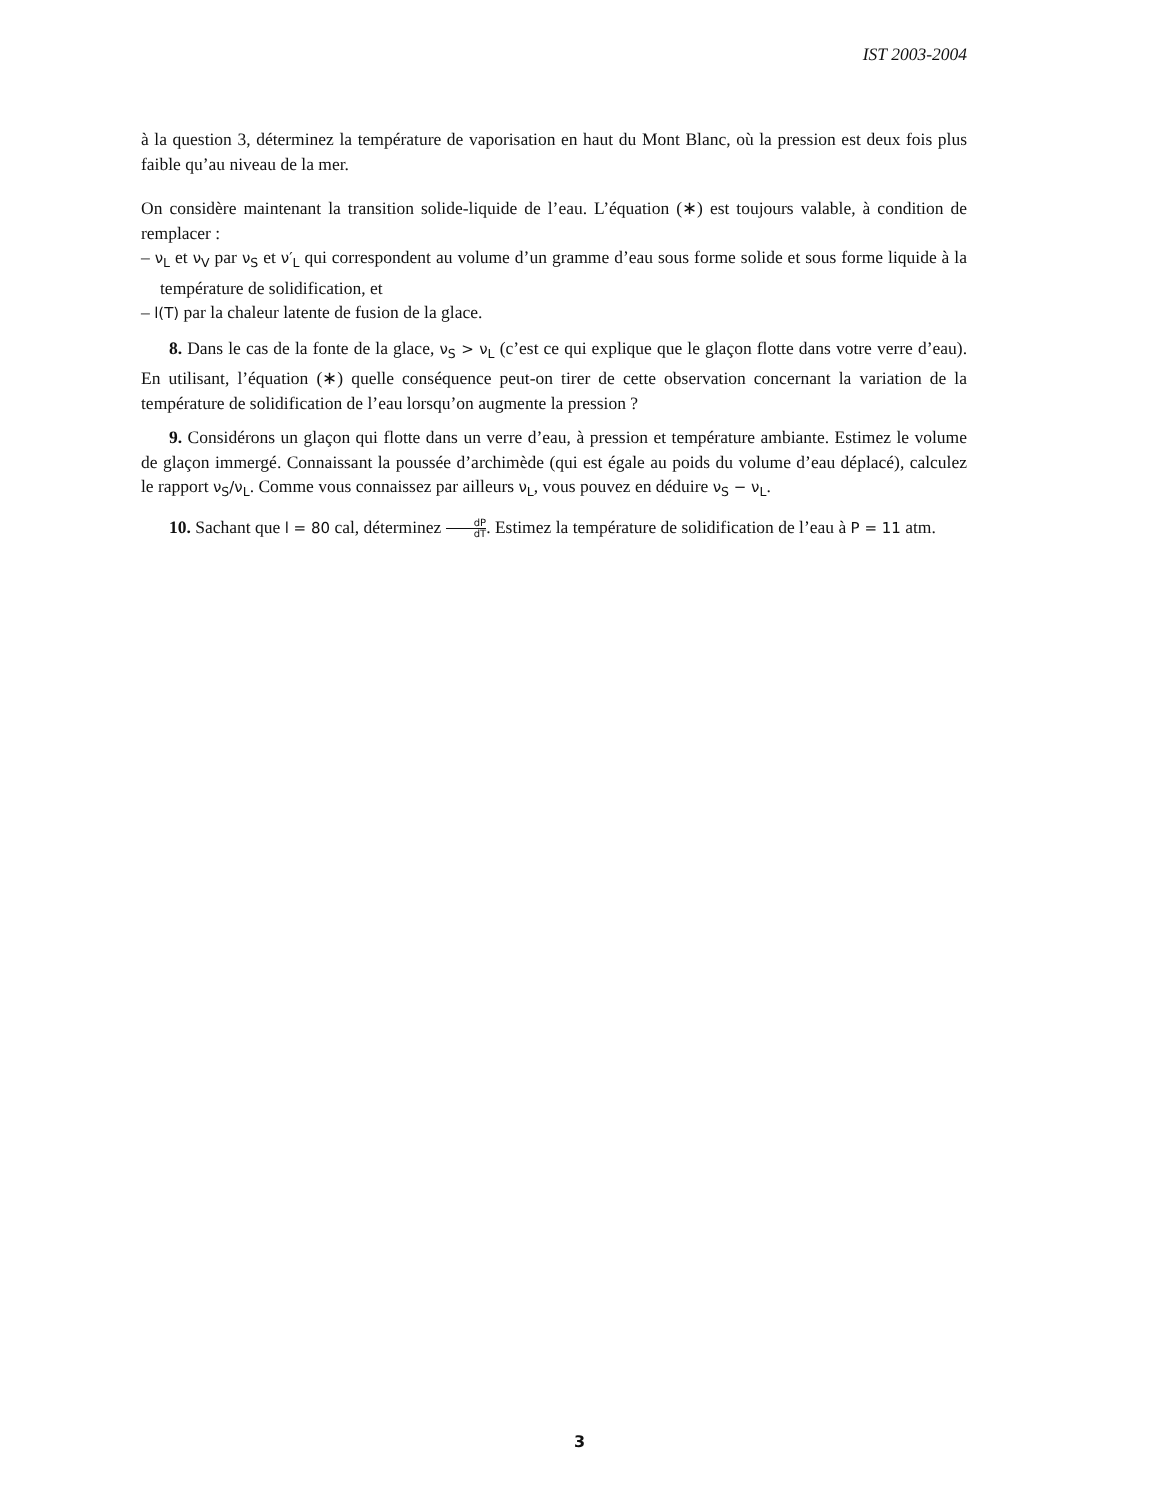IST 2003-2004
à la question 3, déterminez la température de vaporisation en haut du Mont Blanc, où la pression est deux fois plus faible qu’au niveau de la mer.
On considère maintenant la transition solide-liquide de l’eau. L’équation (∗) est toujours valable, à condition de remplacer :
– ν<sub>L</sub> et ν<sub>V</sub> par ν<sub>S</sub> et ν′<sub>L</sub> qui correspondent au volume d’un gramme d’eau sous forme solide et sous forme liquide à la température de solidification, et
– l(T) par la chaleur latente de fusion de la glace.
8. Dans le cas de la fonte de la glace, ν<sub>S</sub> > ν<sub>L</sub> (c’est ce qui explique que le glaçon flotte dans votre verre d’eau). En utilisant, l’équation (∗) quelle conséquence peut-on tirer de cette observation concernant la variation de la température de solidification de l’eau lorsqu’on augmente la pression ?
9. Considérons un glaçon qui flotte dans un verre d’eau, à pression et température ambiante. Estimez le volume de glaçon immergé. Connaissant la poussée d’archimède (qui est égale au poids du volume d’eau déplacé), calculez le rapport ν<sub>S</sub>/ν<sub>L</sub>. Comme vous connaissez par ailleurs ν<sub>L</sub>, vous pouvez en déduire ν<sub>S</sub> − ν<sub>L</sub>.
10. Sachant que l = 80 cal, déterminez dP dT. Estimez la température de solidification de l’eau à P = 11 atm.
3